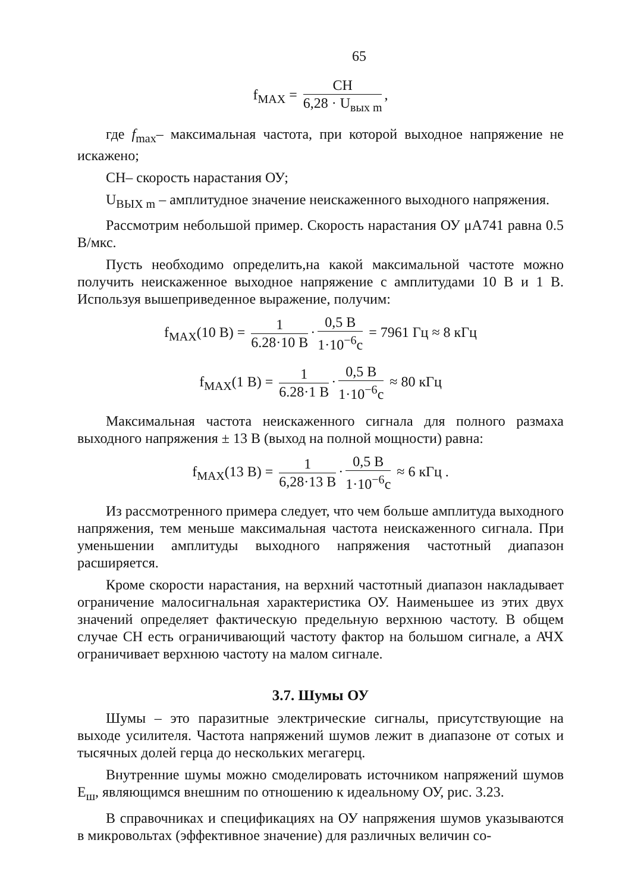65
f<sub>MAX</sub> = CH 6,28 · U<sub>вых m</sub>,
где f<sub>max</sub>– максимальная частота, при которой выходное напряжение не искажено;
CH– скорость нарастания ОУ;
U<sub>ВЫХ m</sub> – амплитудное значение неискаженного выходного напряжения.
Рассмотрим небольшой пример. Скорость нарастания ОУ μA741 равна 0.5 В/мкс.
Пусть необходимо определить,на какой максимальной частоте можно получить неискаженное выходное напряжение с амплитудами 10 В и 1 В. Используя вышеприведенное выражение, получим:
f<sub>MAX</sub>(10 B) = 1 6.28·10 B · 0,5 B 1·10<sup>−6</sup>c = 7961 Гц ≈ 8 кГц
f<sub>MAX</sub>(1 B) = 1 6.28·1 B · 0,5 B 1·10<sup>−6</sup>c ≈ 80 кГц
Максимальная частота неискаженного сигнала для полного размаха выходного напряжения ± 13 В (выход на полной мощности) равна:
f<sub>MAX</sub>(13 B) = 1 6,28·13 B · 0,5 B 1·10<sup>−6</sup>c ≈ 6 кГц .
Из рассмотренного примера следует, что чем больше амплитуда выходного напряжения, тем меньше максимальная частота неискаженного сигнала. При уменьшении амплитуды выходного напряжения частотный диапазон расширяется.
Кроме скорости нарастания, на верхний частотный диапазон накладывает ограничение малосигнальная характеристика ОУ. Наименьшее из этих двух значений определяет фактическую предельную верхнюю частоту. В общем случае СН есть ограничивающий частоту фактор на большом сигнале, а АЧХ ограничивает верхнюю частоту на малом сигнале.
3.7. Шумы ОУ
Шумы – это паразитные электрические сигналы, присутствующие на выходе усилителя. Частота напряжений шумов лежит в диапазоне от сотых и тысячных долей герца до нескольких мегагерц.
Внутренние шумы можно смоделировать источником напряжений шумов E<sub>ш</sub>, являющимся внешним по отношению к идеальному ОУ, рис. 3.23.
В справочниках и спецификациях на ОУ напряжения шумов указываются в микровольтах (эффективное значение) для различных величин со-